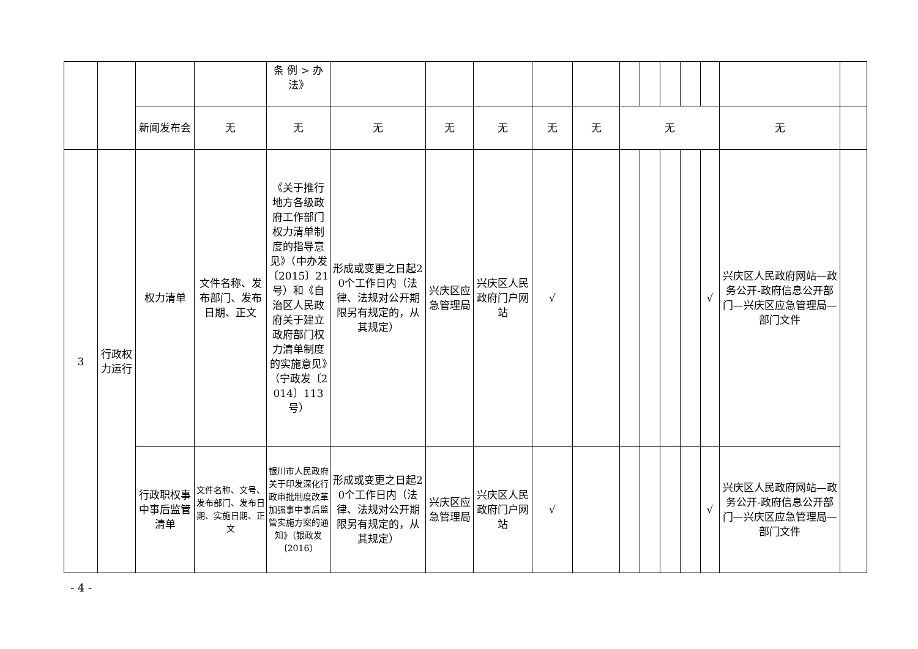| | | | | 条 例 > 办法》 | | | | | | | | | | | | |
| | | 新闻发布会 | 无 | 无 | 无 | 无 | 无 | 无 | 无 | 无 | | | | | 无 | |
| 3 | 行政权力运行 | 权力清单 | 文件名称、发布部门、发布日期、正文 | 《关于推行地方各级政府工作部门权力清单制度的指导意见》（中办发〔2015〕21号）和《自治区人民政府关于建立政府部门权力清单制度的实施意见》（宁政发〔2014〕113号） | 形成或变更之日起20个工作日内（法律、法规对公开期限另有规定的，从其规定） | 兴庆区应急管理局 | 兴庆区人民政府门户网站 | √ | | | | | | √ | 兴庆区人民政府网站—政务公开-政府信息公开部门—兴庆区应急管理局—部门文件 | |
| | | 行政职权事中事后监管清单 | 文件名称、文号、发布部门、发布日期、实施日期、正文 | 银川市人民政府关于印发深化行政审批制度改革加强事中事后监管实施方案的通知》（银政发〔2016〕 | 形成或变更之日起20个工作日内（法律、法规对公开期限另有规定的，从其规定） | 兴庆区应急管理局 | 兴庆区人民政府门户网站 | √ | | | | | | √ | 兴庆区人民政府网站—政务公开-政府信息公开部门—兴庆区应急管理局—部门文件 | |
- 4 -